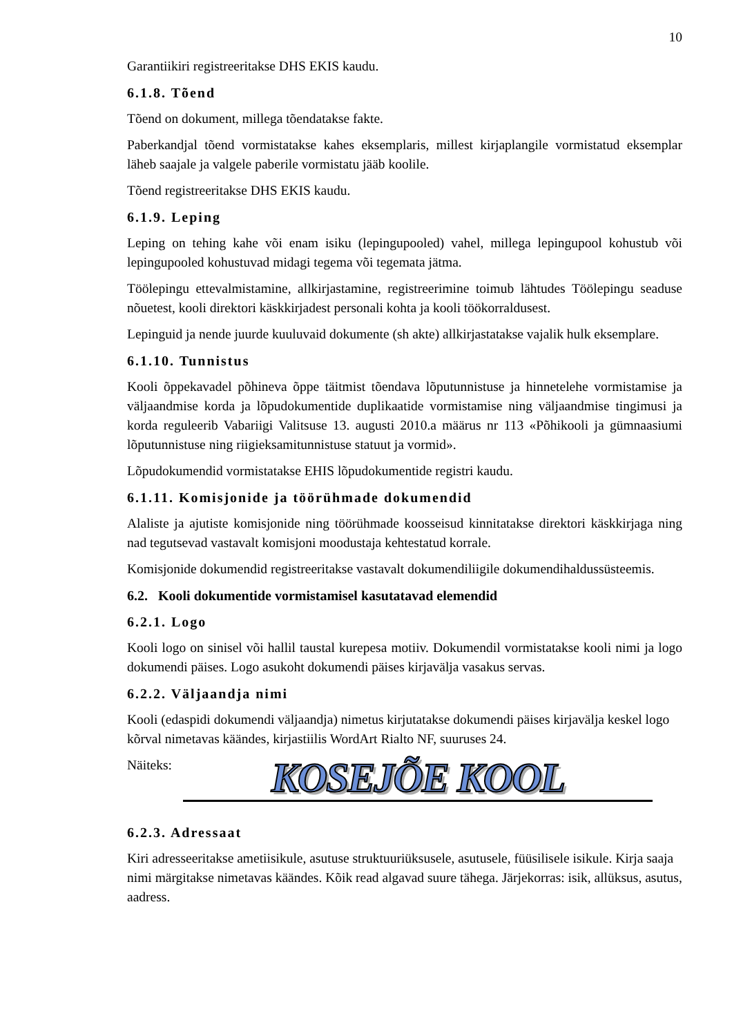10
Garantiikiri registreeritakse DHS EKIS kaudu.
6.1.8. Tõend
Tõend on dokument, millega tõendatakse fakte.
Paberkandjal tõend vormistatakse kahes eksemplaris, millest kirjaplangile vormistatud eksemplar läheb saajale ja valgele paberile vormistatu jääb koolile.
Tõend registreeritakse DHS EKIS kaudu.
6.1.9. Leping
Leping on tehing kahe või enam isiku (lepingupooled) vahel, millega lepingupool kohustub või lepingupooled kohustuvad midagi tegema või tegemata jätma.
Töölepingu ettevalmistamine, allkirjastamine, registreerimine toimub lähtudes Töölepingu seaduse nõuetest, kooli direktori käskkirjadest personali kohta ja kooli töökorraldusest.
Lepinguid ja nende juurde kuuluvaid dokumente (sh akte) allkirjastatakse vajalik hulk eksemplare.
6.1.10. Tunnistus
Kooli õppekavadel põhineva õppe täitmist tõendava lõputunnistuse ja hinnetelehe vormistamise ja väljaandmise korda ja lõpudokumentide duplikaatide vormistamise ning väljaandmise tingimusi ja korda reguleerib Vabariigi Valitsuse 13. augusti 2010.a määrus nr 113 «Põhikooli ja gümnaasiumi lõputunnistuse ning riigieksamitunnistuse statuut ja vormid».
Lõpudokumendid vormistatakse EHIS lõpudokumentide registri kaudu.
6.1.11. Komisjonide ja töörühmade dokumendid
Alaliste ja ajutiste komisjonide ning töörühmade koosseisud kinnitatakse direktori käskkirjaga ning nad tegutsevad vastavalt komisjoni moodustaja kehtestatud korrale.
Komisjonide dokumendid registreeritakse vastavalt dokumendiliigile dokumendihaldussüsteemis.
6.2. Kooli dokumentide vormistamisel kasutatavad elemendid
6.2.1. Logo
Kooli logo on sinisel või hallil taustal kurepesa motiiv. Dokumendil vormistatakse kooli nimi ja logo dokumendi päises. Logo asukoht dokumendi päises kirjavälja vasakus servas.
6.2.2. Väljaandja nimi
Kooli (edaspidi dokumendi väljaandja) nimetus kirjutatakse dokumendi päises kirjavälja keskel logo kõrval nimetavas käändes, kirjastiilis WordArt Rialto NF, suuruses 24.
Näiteks:
KOSEJÕE KOOL
6.2.3. Adressaat
Kiri adresseeritakse ametiisikule, asutuse struktuuriüksusele, asutusele, füüsilisele isikule. Kirja saaja nimi märgitakse nimetavas käändes. Kõik read algavad suure tähega. Järjekorras: isik, allüksus, asutus, aadress.